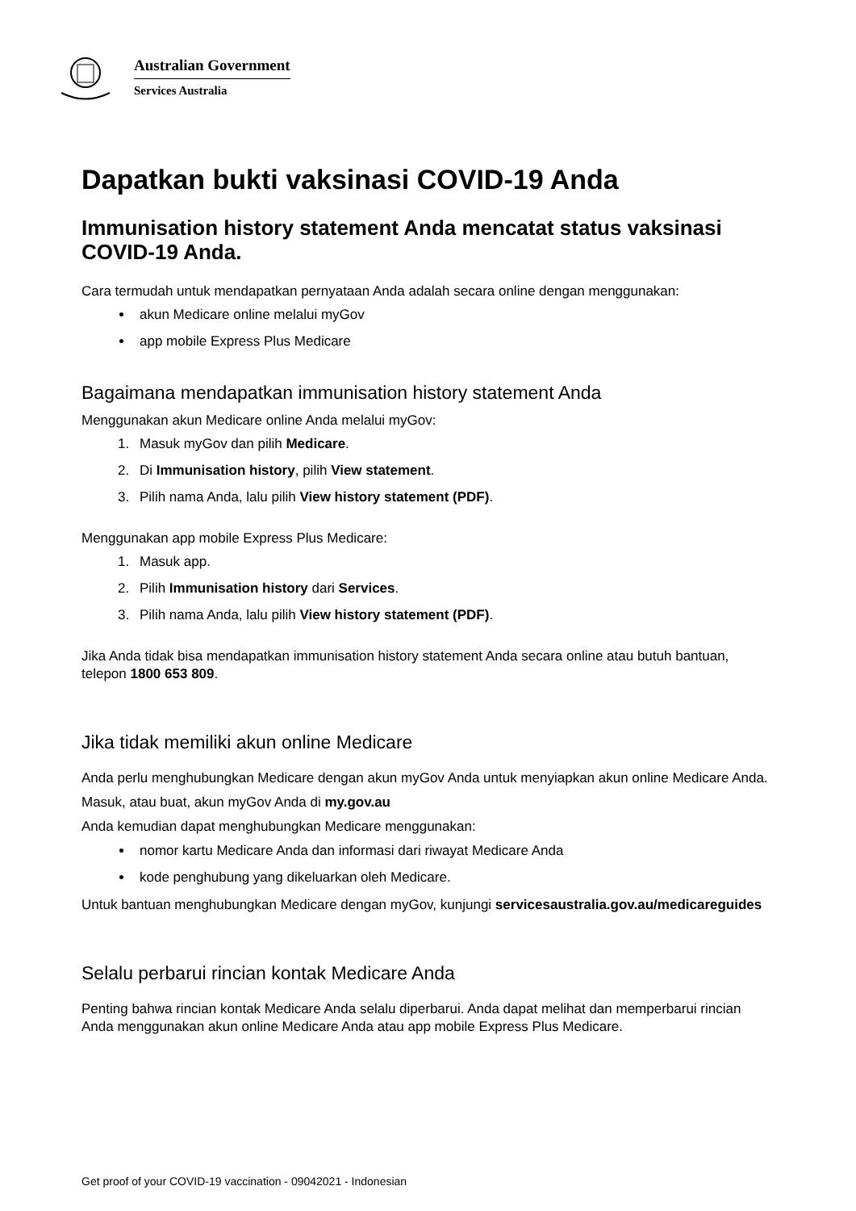Australian Government
Services Australia
Dapatkan bukti vaksinasi COVID-19 Anda
Immunisation history statement Anda mencatat status vaksinasi COVID-19 Anda.
Cara termudah untuk mendapatkan pernyataan Anda adalah secara online dengan menggunakan:
akun Medicare online melalui myGov
app mobile Express Plus Medicare
Bagaimana mendapatkan immunisation history statement Anda
Menggunakan akun Medicare online Anda melalui myGov:
1. Masuk myGov dan pilih Medicare.
2. Di Immunisation history, pilih View statement.
3. Pilih nama Anda, lalu pilih View history statement (PDF).
Menggunakan app mobile Express Plus Medicare:
1. Masuk app.
2. Pilih Immunisation history dari Services.
3. Pilih nama Anda, lalu pilih View history statement (PDF).
Jika Anda tidak bisa mendapatkan immunisation history statement Anda secara online atau butuh bantuan, telepon 1800 653 809.
Jika tidak memiliki akun online Medicare
Anda perlu menghubungkan Medicare dengan akun myGov Anda untuk menyiapkan akun online Medicare Anda.
Masuk, atau buat, akun myGov Anda di my.gov.au
Anda kemudian dapat menghubungkan Medicare menggunakan:
nomor kartu Medicare Anda dan informasi dari riwayat Medicare Anda
kode penghubung yang dikeluarkan oleh Medicare.
Untuk bantuan menghubungkan Medicare dengan myGov, kunjungi servicesaustralia.gov.au/medicareguides
Selalu perbarui rincian kontak Medicare Anda
Penting bahwa rincian kontak Medicare Anda selalu diperbarui. Anda dapat melihat dan memperbarui rincian Anda menggunakan akun online Medicare Anda atau app mobile Express Plus Medicare.
Get proof of your COVID-19 vaccination - 09042021 - Indonesian